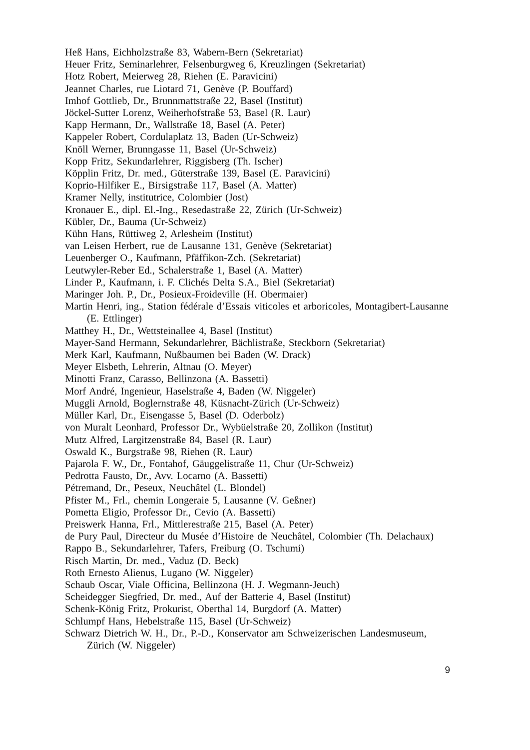Heß Hans, Eichholzstraße 83, Wabern-Bern (Sekretariat)
Heuer Fritz, Seminarlehrer, Felsenburgweg 6, Kreuzlingen (Sekretariat)
Hotz Robert, Meierweg 28, Riehen (E. Paravicini)
Jeannet Charles, rue Liotard 71, Genève (P. Bouffard)
Imhof Gottlieb, Dr., Brunnmattstraße 22, Basel (Institut)
Jöckel-Sutter Lorenz, Weiherhofstraße 53, Basel (R. Laur)
Kapp Hermann, Dr., Wallstraße 18, Basel (A. Peter)
Kappeler Robert, Cordulaplatz 13, Baden (Ur-Schweiz)
Knöll Werner, Brunngasse 11, Basel (Ur-Schweiz)
Kopp Fritz, Sekundarlehrer, Riggisberg (Th. Ischer)
Köpplin Fritz, Dr. med., Güterstraße 139, Basel (E. Paravicini)
Koprio-Hilfiker E., Birsigstraße 117, Basel (A. Matter)
Kramer Nelly, institutrice, Colombier (Jost)
Kronauer E., dipl. El.-Ing., Resedastraße 22, Zürich (Ur-Schweiz)
Kübler, Dr., Bauma (Ur-Schweiz)
Kühn Hans, Rüttiweg 2, Arlesheim (Institut)
van Leisen Herbert, rue de Lausanne 131, Genève (Sekretariat)
Leuenberger O., Kaufmann, Pfäffikon-Zch. (Sekretariat)
Leutwyler-Reber Ed., Schalerstraße 1, Basel (A. Matter)
Linder P., Kaufmann, i. F. Clichés Delta S.A., Biel (Sekretariat)
Maringer Joh. P., Dr., Posieux-Froideville (H. Obermaier)
Martin Henri, ing., Station fédérale d’Essais viticoles et arboricoles, Montagibert-Lausanne (E. Ettlinger)
Matthey H., Dr., Wettsteinallee 4, Basel (Institut)
Mayer-Sand Hermann, Sekundarlehrer, Bächlistraße, Steckborn (Sekretariat)
Merk Karl, Kaufmann, Nußbaumen bei Baden (W. Drack)
Meyer Elsbeth, Lehrerin, Altnau (O. Meyer)
Minotti Franz, Carasso, Bellinzona (A. Bassetti)
Morf André, Ingenieur, Haselstraße 4, Baden (W. Niggeler)
Muggli Arnold, Boglernstraße 48, Küsnacht-Zürich (Ur-Schweiz)
Müller Karl, Dr., Eisengasse 5, Basel (D. Oderbolz)
von Muralt Leonhard, Professor Dr., Wybüelstraße 20, Zollikon (Institut)
Mutz Alfred, Largitzenstraße 84, Basel (R. Laur)
Oswald K., Burgstraße 98, Riehen (R. Laur)
Pajarola F. W., Dr., Fontahof, Gäuggelistraße 11, Chur (Ur-Schweiz)
Pedrotta Fausto, Dr., Avv. Locarno (A. Bassetti)
Pétremand, Dr., Peseux, Neuchâtel (L. Blondel)
Pfister M., Frl., chemin Longeraie 5, Lausanne (V. Geßner)
Pometta Eligio, Professor Dr., Cevio (A. Bassetti)
Preiswerk Hanna, Frl., Mittlerestraße 215, Basel (A. Peter)
de Pury Paul, Directeur du Musée d’Histoire de Neuchâtel, Colombier (Th. Delachaux)
Rappo B., Sekundarlehrer, Tafers, Freiburg (O. Tschumi)
Risch Martin, Dr. med., Vaduz (D. Beck)
Roth Ernesto Alienus, Lugano (W. Niggeler)
Schaub Oscar, Viale Officina, Bellinzona (H. J. Wegmann-Jeuch)
Scheidegger Siegfried, Dr. med., Auf der Batterie 4, Basel (Institut)
Schenk-König Fritz, Prokurist, Oberthal 14, Burgdorf (A. Matter)
Schlumpf Hans, Hebelstraße 115, Basel (Ur-Schweiz)
Schwarz Dietrich W. H., Dr., P.-D., Konservator am Schweizerischen Landesmuseum, Zürich (W. Niggeler)
9